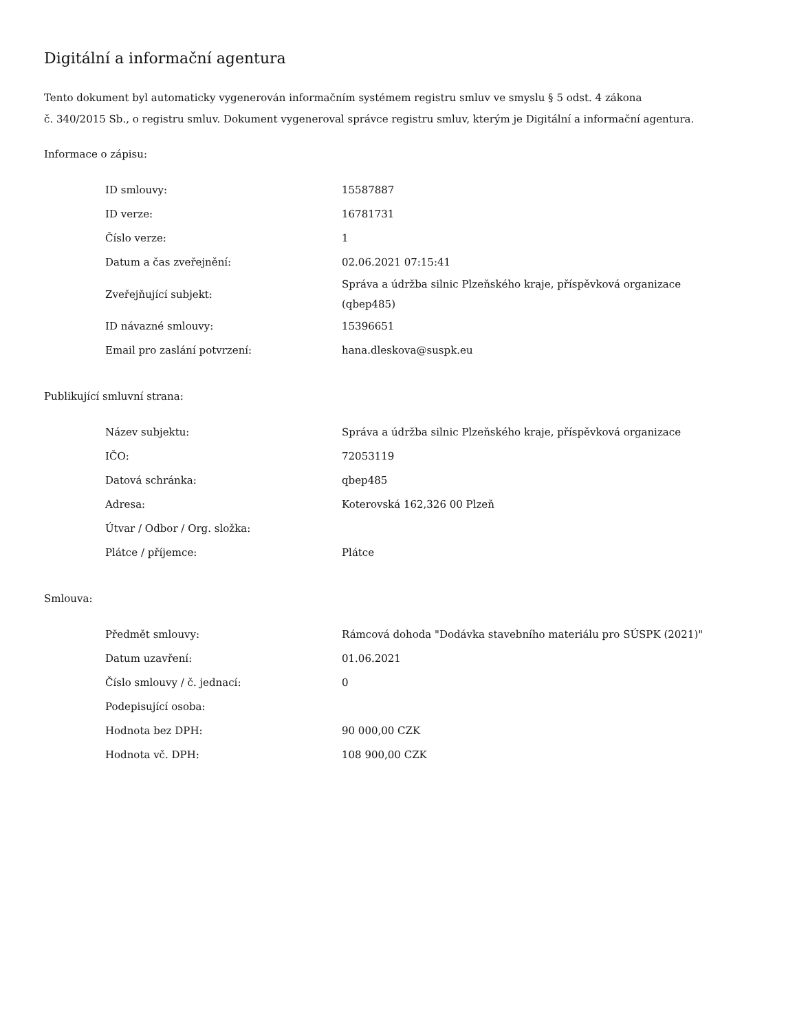Digitální a informační agentura
Tento dokument byl automaticky vygenerován informačním systémem registru smluv ve smyslu § 5 odst. 4 zákona
č. 340/2015 Sb., o registru smluv. Dokument vygeneroval správce registru smluv, kterým je Digitální a informační agentura.
Informace o zápisu:
| ID smlouvy: | 15587887 |
| ID verze: | 16781731 |
| Číslo verze: | 1 |
| Datum a čas zveřejnění: | 02.06.2021 07:15:41 |
| Zveřejňující subjekt: | Správa a údržba silnic Plzeňského kraje, příspěvková organizace (qbep485) |
| ID návazné smlouvy: | 15396651 |
| Email pro zaslání potvrzení: | hana.dleskova@suspk.eu |
Publikující smluvní strana:
| Název subjektu: | Správa a údržba silnic Plzeňského kraje, příspěvková organizace |
| IČO: | 72053119 |
| Datová schránka: | qbep485 |
| Adresa: | Koterovská 162,326 00 Plzeň |
| Útvar / Odbor / Org. složka: | |
| Plátce / příjemce: | Plátce |
Smlouva:
| Předmět smlouvy: | Rámcová dohoda "Dodávka stavebního materiálu pro SÚSPK (2021)" |
| Datum uzavření: | 01.06.2021 |
| Číslo smlouvy / č. jednací: | 0 |
| Podepisující osoba: | |
| Hodnota bez DPH: | 90 000,00 CZK |
| Hodnota vč. DPH: | 108 900,00 CZK |